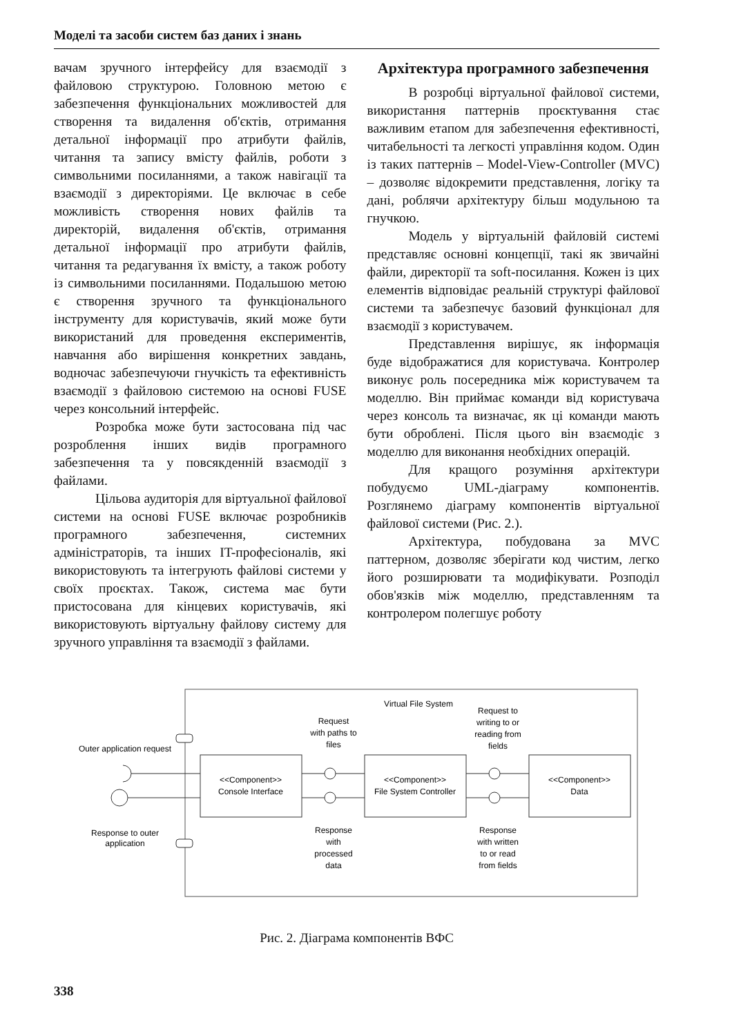Моделі та засоби систем баз даних і знань
вачам зручного інтерфейсу для взаємодії з файловою структурою. Головною метою є забезпечення функціональних можливостей для створення та видалення об'єктів, отримання детальної інформації про атрибути файлів, читання та запису вмісту файлів, роботи з символьними посиланнями, а також навігації та взаємодії з директоріями. Це включає в себе можливість створення нових файлів та директорій, видалення об'єктів, отримання детальної інформації про атрибути файлів, читання та редагування їх вмісту, а також роботу із символьними посиланнями. Подальшою метою є створення зручного та функціонального інструменту для користувачів, який може бути використаний для проведення експериментів, навчання або вирішення конкретних завдань, водночас забезпечуючи гнучкість та ефективність взаємодії з файловою системою на основі FUSE через консольний інтерфейс.
Розробка може бути застосована під час розроблення інших видів програмного забезпечення та у повсякденній взаємодії з файлами.
Цільова аудиторія для віртуальної файлової системи на основі FUSE включає розробників програмного забезпечення, системних адміністраторів, та інших IT-професіоналів, які використовують та інтегрують файлові системи у своїх проєктах. Також, система має бути пристосована для кінцевих користувачів, які використовують віртуальну файлову систему для зручного управління та взаємодії з файлами.
Архітектура програмного забезпечення
В розробці віртуальної файлової системи, використання паттернів проєктування стає важливим етапом для забезпечення ефективності, читабельності та легкості управління кодом. Один із таких паттернів – Model-View-Controller (MVC) – дозволяє відокремити представлення, логіку та дані, роблячи архітектуру більш модульною та гнучкою.
Модель у віртуальній файловій системі представляє основні концепції, такі як звичайні файли, директорії та soft-посилання. Кожен із цих елементів відповідає реальній структурі файлової системи та забезпечує базовий функціонал для взаємодії з користувачем.
Представлення вирішує, як інформація буде відображатися для користувача. Контролер виконує роль посередника між користувачем та моделлю. Він приймає команди від користувача через консоль та визначає, як ці команди мають бути оброблені. Після цього він взаємодіє з моделлю для виконання необхідних операцій.
Для кращого розуміння архітектури побудуємо UML-діаграму компонентів. Розглянемо діаграму компонентів віртуальної файлової системи (Рис. 2.).
Архітектура, побудована за MVC паттерном, дозволяє зберігати код чистим, легко його розширювати та модифікувати. Розподіл обов'язків між моделлю, представленням та контролером полегшує роботу
Virtual File System
Outer application request
Response to outer
application
<<Component>>
Console Interface
<<Component>>
File System Controller
<<Component>>
Data
Request
with paths to
files
Response
with
processed
data
Request to
writing to or
reading from
fields
Response
with written
to or read
from fields
Рис. 2. Діаграма компонентів ВФС
338